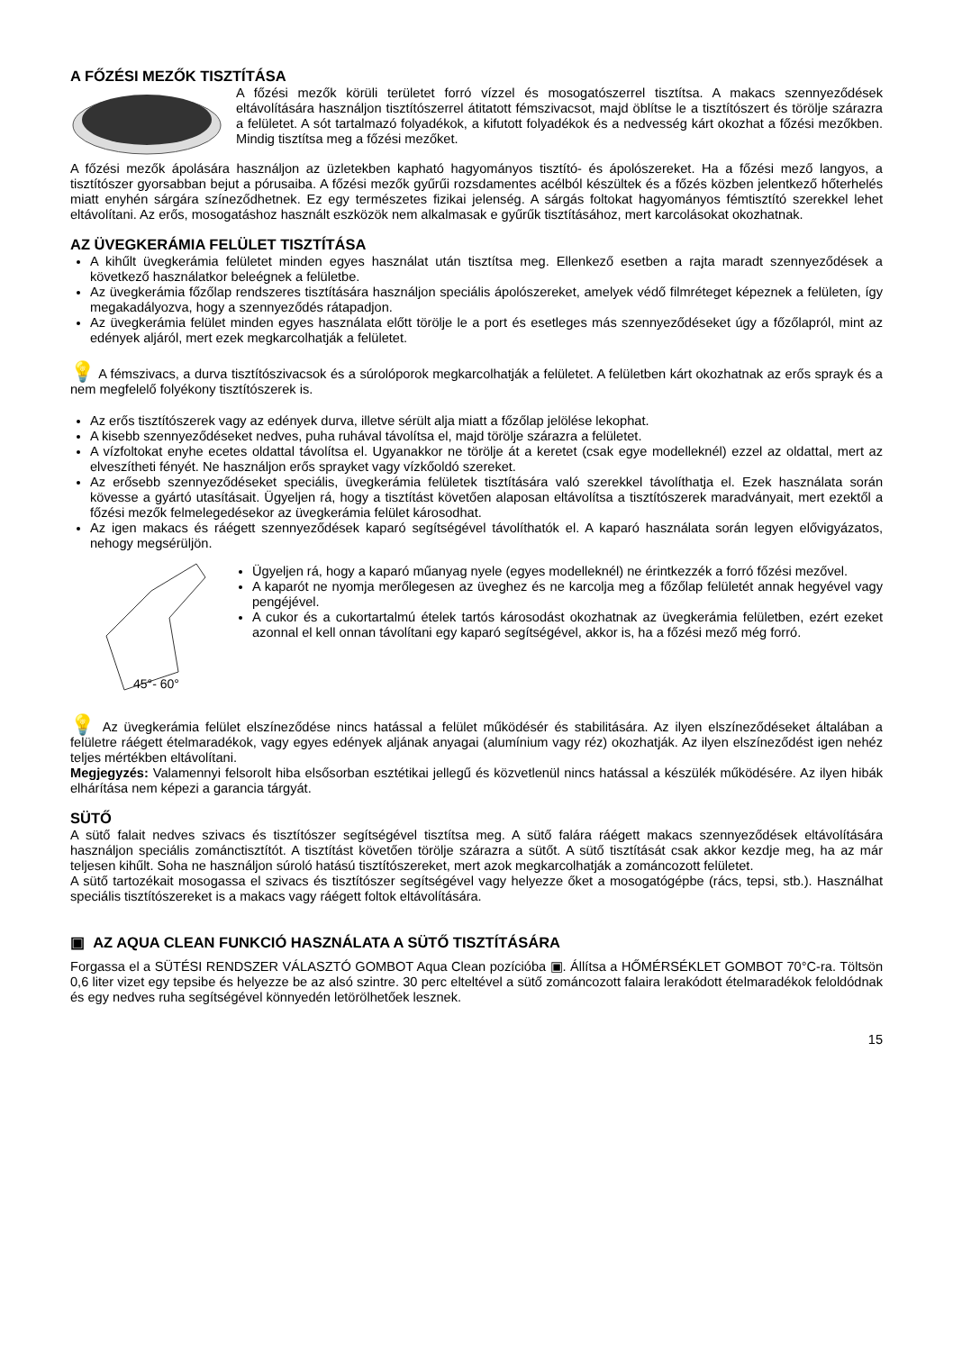A FŐZÉSI MEZŐK TISZTÍTÁSA
A főzési mezők körüli területet forró vízzel és mosogatószerrel tisztítsa. A makacs szennyeződések eltávolítására használjon tisztítószerrel átitatott fémszivacsot, majd öblítse le a tisztítószert és törölje szárazra a felületet. A sót tartalmazó folyadékok, a kifutott folyadékok és a nedvesség kárt okozhat a főzési mezőkben. Mindig tisztítsa meg a főzési mezőket.
A főzési mezők ápolására használjon az üzletekben kapható hagyományos tisztító- és ápolószereket. Ha a főzési mező langyos, a tisztítószer gyorsabban bejut a pórusaiba. A főzési mezők gyűrűi rozsdamentes acélból készültek és a főzés közben jelentkező hőterhelés miatt enyhén sárgára színeződhetnek. Ez egy természetes fizikai jelenség. A sárgás foltokat hagyományos fémtisztító szerekkel lehet eltávolítani. Az erős, mosogatáshoz használt eszközök nem alkalmasak e gyűrűk tisztításához, mert karcolásokat okozhatnak.
AZ ÜVEGKERÁMIA FELÜLET TISZTÍTÁSA
A kihűlt üvegkerámia felületet minden egyes használat után tisztítsa meg. Ellenkező esetben a rajta maradt szennyeződések a következő használatkor beleégnek a felületbe.
Az üvegkerámia főzőlap rendszeres tisztítására használjon speciális ápolószereket, amelyek védő filmréteget képeznek a felületen, így megakadályozva, hogy a szennyeződés rátapadjon.
Az üvegkerámia felület minden egyes használata előtt törölje le a port és esetleges más szennyeződéseket úgy a főzőlapról, mint az edények aljáról, mert ezek megkarcolhatják a felületet.
💡 A fémszivacs, a durva tisztítószivacsok és a súrolóporok megkarcolhatják a felületet. A felületben kárt okozhatnak az erős sprayk és a nem megfelelő folyékony tisztítószerek is.
Az erős tisztítószerek vagy az edények durva, illetve sérült alja miatt a főzőlap jelölése lekophat.
A kisebb szennyeződéseket nedves, puha ruhával távolítsa el, majd törölje szárazra a felületet.
A vízfoltokat enyhe ecetes oldattal távolítsa el. Ugyanakkor ne törölje át a keretet (csak egye modelleknél) ezzel az oldattal, mert az elveszítheti fényét. Ne használjon erős sprayket vagy vízkőoldó szereket.
Az erősebb szennyeződéseket speciális, üvegkerámia felületek tisztítására való szerekkel távolíthatja el. Ezek használata során kövesse a gyártó utasításait. Ügyeljen rá, hogy a tisztítást követően alaposan eltávolítsa a tisztítószerek maradványait, mert ezektől a főzési mezők felmelegedésekor az üvegkerámia felület károsodhat.
Az igen makacs és ráégett szennyeződések kaparó segítségével távolíthatók el. A kaparó használata során legyen elővigyázatos, nehogy megsérüljön.
45°- 60°
Ügyeljen rá, hogy a kaparó műanyag nyele (egyes modelleknél) ne érintkezzék a forró főzési mezővel.
A kaparót ne nyomja merőlegesen az üveghez és ne karcolja meg a főzőlap felületét annak hegyével vagy pengéjével.
A cukor és a cukortartalmú ételek tartós károsodást okozhatnak az üvegkerámia felületben, ezért ezeket azonnal el kell onnan távolítani egy kaparó segítségével, akkor is, ha a főzési mező még forró.
💡 Az üvegkerámia felület elszíneződése nincs hatással a felület működésér és stabilitására. Az ilyen elszíneződéseket általában a felületre ráégett ételmaradékok, vagy egyes edények aljának anyagai (alumínium vagy réz) okozhatják. Az ilyen elszíneződést igen nehéz teljes mértékben eltávolítani.
Megjegyzés: Valamennyi felsorolt hiba elsősorban esztétikai jellegű és közvetlenül nincs hatással a készülék működésére. Az ilyen hibák elhárítása nem képezi a garancia tárgyát.
SÜTŐ
A sütő falait nedves szivacs és tisztítószer segítségével tisztítsa meg. A sütő falára ráégett makacs szennyeződések eltávolítására használjon speciális zománctisztítót. A tisztítást követően törölje szárazra a sütőt. A sütő tisztítását csak akkor kezdje meg, ha az már teljesen kihűlt. Soha ne használjon súroló hatású tisztítószereket, mert azok megkarcolhatják a zománcozott felületet.
A sütő tartozékait mosogassa el szivacs és tisztítószer segítségével vagy helyezze őket a mosogatógépbe (rács, tepsi, stb.). Használhat speciális tisztítószereket is a makacs vagy ráégett foltok eltávolítására.
▣ AZ AQUA CLEAN FUNKCIÓ HASZNÁLATA A SÜTŐ TISZTÍTÁSÁRA
Forgassa el a SÜTÉSI RENDSZER VÁLASZTÓ GOMBOT Aqua Clean pozícióba ▣. Állítsa a HŐMÉRSÉKLET GOMBOT 70°C-ra. Töltsön 0,6 liter vizet egy tepsibe és helyezze be az alsó szintre. 30 perc elteltével a sütő zománcozott falaira lerakódott ételmaradékok feloldódnak és egy nedves ruha segítségével könnyedén letörölhetőek lesznek.
15